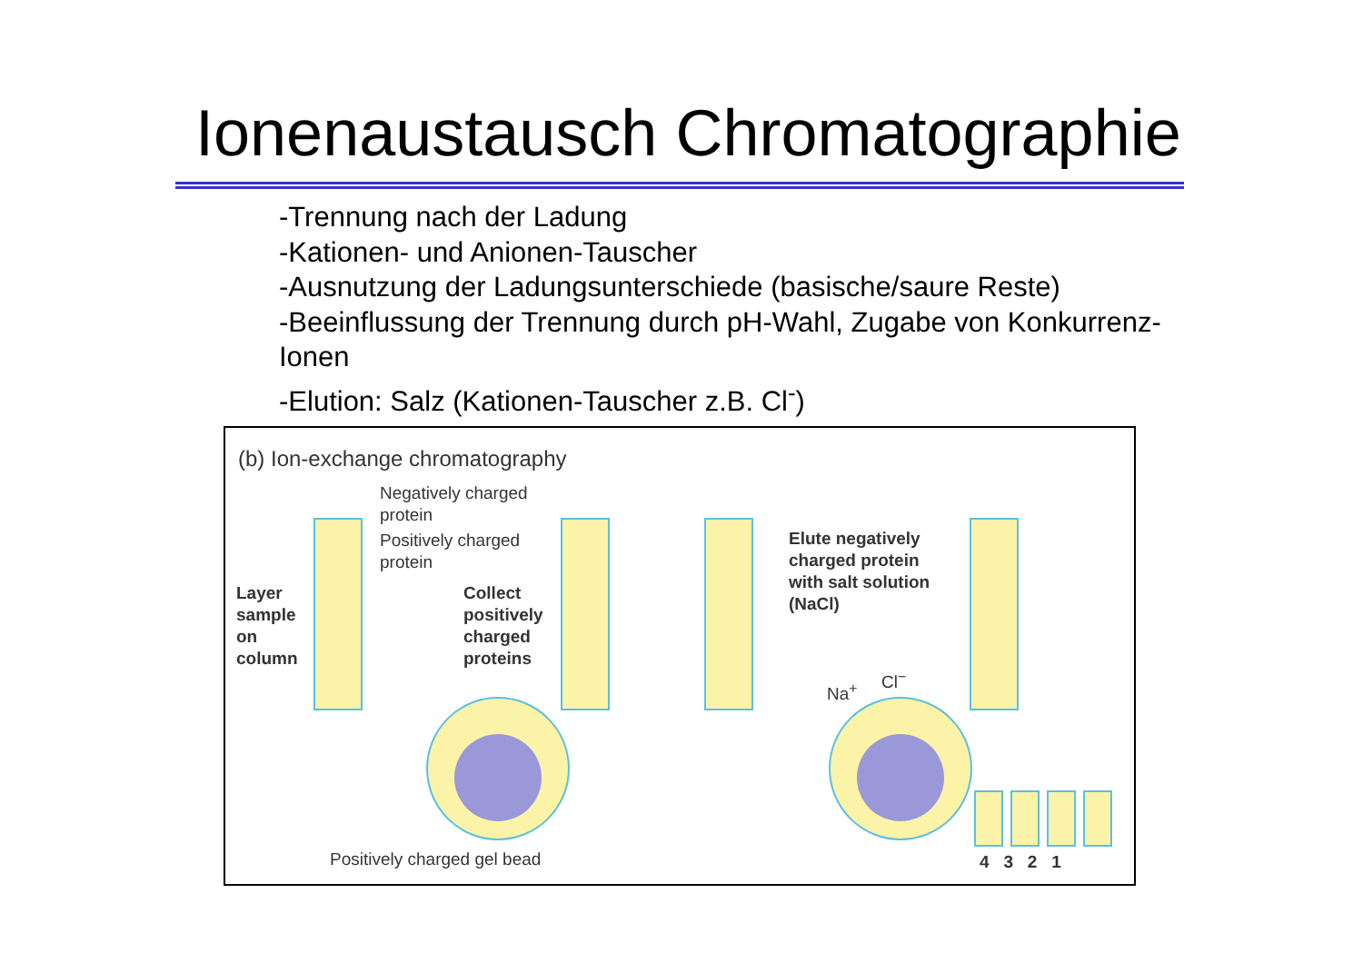Ionenaustausch Chromatographie
-Trennung nach der Ladung
-Kationen- und Anionen-Tauscher
-Ausnutzung der Ladungsunterschiede (basische/saure Reste)
-Beeinflussung der Trennung durch pH-Wahl, Zugabe von Konkurrenz-Ionen
-Elution: Salz (Kationen-Tauscher z.B. Cl<sup>-</sup>)
(b) Ion-exchange chromatography
Negatively charged
protein
Positively charged
protein
Layer
sample
on
column
Collect
positively
charged
proteins
Elute negatively
charged protein
with salt solution
(NaCl)
Na<sup>+</sup>
Cl<sup>−</sup>
Positively charged gel bead 4 3 2 1